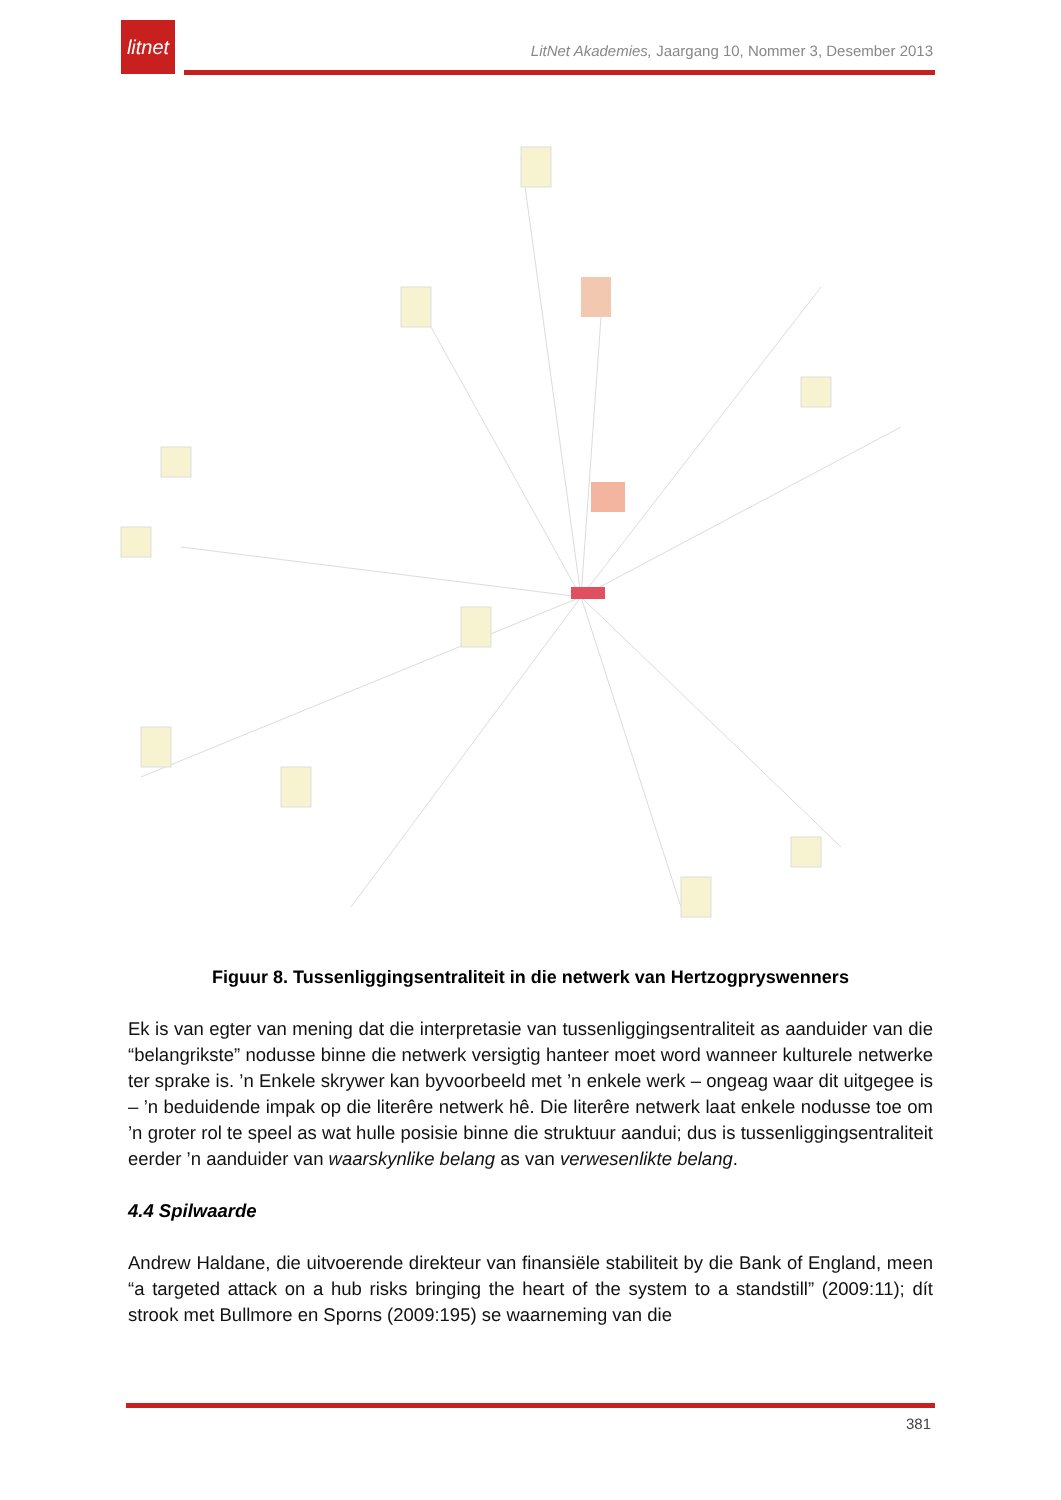litnet
LitNet Akademies, Jaargang 10, Nommer 3, Desember 2013
Figuur 8. Tussenliggingsentraliteit in die netwerk van Hertzogpryswenners
Ek is van egter van mening dat die interpretasie van tussenliggingsentraliteit as aanduider van die “belangrikste” nodusse binne die netwerk versigtig hanteer moet word wanneer kulturele netwerke ter sprake is. ’n Enkele skrywer kan byvoorbeeld met ’n enkele werk – ongeag waar dit uitgegee is – ’n beduidende impak op die literêre netwerk hê. Die literêre netwerk laat enkele nodusse toe om ’n groter rol te speel as wat hulle posisie binne die struktuur aandui; dus is tussenliggingsentraliteit eerder ’n aanduider van waarskynlike belang as van verwesenlikte belang.
4.4 Spilwaarde
Andrew Haldane, die uitvoerende direkteur van finansiële stabiliteit by die Bank of England, meen “a targeted attack on a hub risks bringing the heart of the system to a standstill” (2009:11); dít strook met Bullmore en Sporns (2009:195) se waarneming van die
381